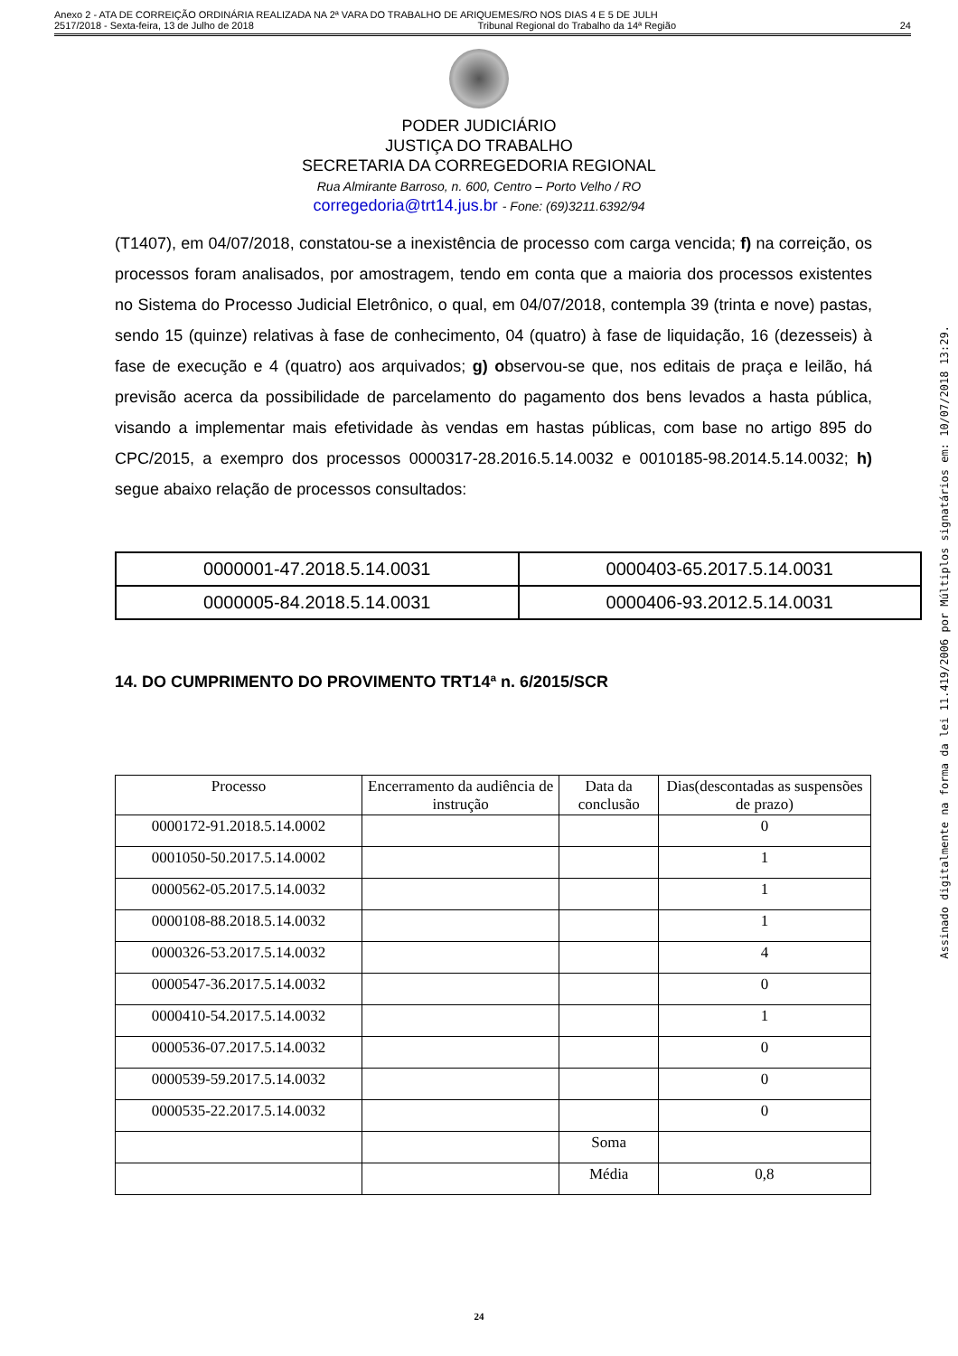Anexo 2 - ATA DE CORREIÇÃO ORDINÁRIA REALIZADA NA 2ª VARA DO TRABALHO DE ARIQUEMES/RO NOS DIAS 4 E 5 DE JULH
2517/2018 - Sexta-feira, 13 de Julho de 2018 Tribunal Regional do Trabalho da 14ª Região 24
PODER JUDICIÁRIO
JUSTIÇA DO TRABALHO
SECRETARIA DA CORREGEDORIA REGIONAL
Rua Almirante Barroso, n. 600, Centro – Porto Velho / RO
corregedoria@trt14.jus.br - Fone: (69)3211.6392/94
(T1407), em 04/07/2018, constatou-se a inexistência de processo com carga vencida; f) na correição, os processos foram analisados, por amostragem, tendo em conta que a maioria dos processos existentes no Sistema do Processo Judicial Eletrônico, o qual, em 04/07/2018, contempla 39 (trinta e nove) pastas, sendo 15 (quinze) relativas à fase de conhecimento, 04 (quatro) à fase de liquidação, 16 (dezesseis) à fase de execução e 4 (quatro) aos arquivados; g) observou-se que, nos editais de praça e leilão, há previsão acerca da possibilidade de parcelamento do pagamento dos bens levados a hasta pública, visando a implementar mais efetividade às vendas em hastas públicas, com base no artigo 895 do CPC/2015, a exempro dos processos 0000317-28.2016.5.14.0032 e 0010185-98.2014.5.14.0032; h) segue abaixo relação de processos consultados:
| 0000001-47.2018.5.14.0031 | 0000403-65.2017.5.14.0031 |
| 0000005-84.2018.5.14.0031 | 0000406-93.2012.5.14.0031 |
14. DO CUMPRIMENTO DO PROVIMENTO TRT14ª n. 6/2015/SCR
| Processo | Encerramento da audiência de instrução | Data da conclusão | Dias(descontadas as suspensões de prazo) |
| --- | --- | --- | --- |
| 0000172-91.2018.5.14.0002 | | | 0 |
| 0001050-50.2017.5.14.0002 | | | 1 |
| 0000562-05.2017.5.14.0032 | | | 1 |
| 0000108-88.2018.5.14.0032 | | | 1 |
| 0000326-53.2017.5.14.0032 | | | 4 |
| 0000547-36.2017.5.14.0032 | | | 0 |
| 0000410-54.2017.5.14.0032 | | | 1 |
| 0000536-07.2017.5.14.0032 | | | 0 |
| 0000539-59.2017.5.14.0032 | | | 0 |
| 0000535-22.2017.5.14.0032 | | | 0 |
| | | Soma | |
| | | Média | 0,8 |
24
Assinado digitalmente na forma da lei 11.419/2006 por Múltiplos signatários em: 10/07/2018 13:29.